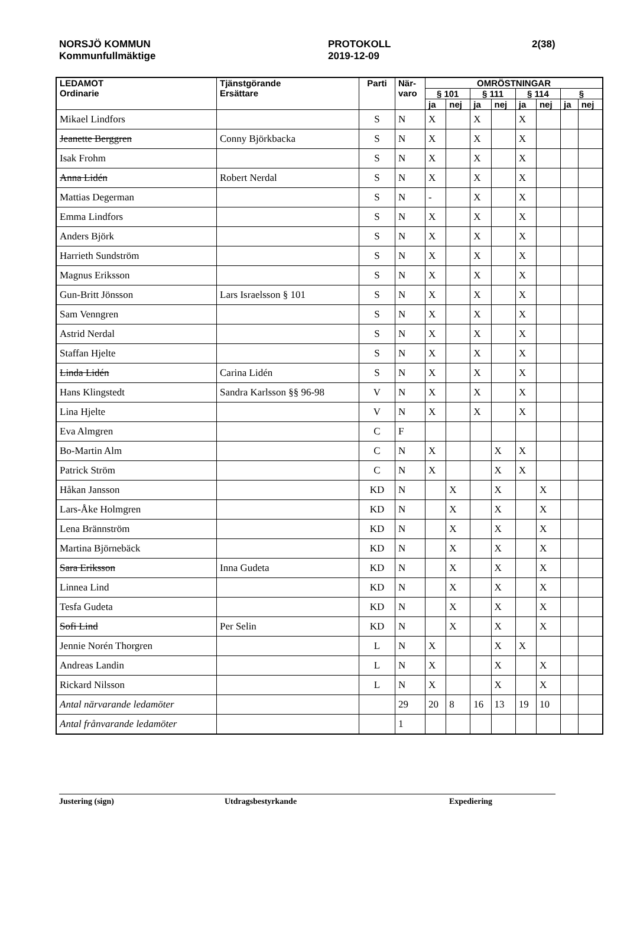NORSJÖ KOMMUN
Kommunfullmäktige
PROTOKOLL
2019-12-09
2(38)
| LEDAMOT Ordinarie | Tjänstgörande Ersättare | Parti | När- varo | OMRÖSTNINGAR | | | | | | | |
| --- | --- | --- | --- | --- | --- | --- | --- | --- | --- | --- | --- |
| | | | | § 101 | | § 111 | | § 114 | | § | |
| | | | | ja | nej | ja | nej | ja | nej | ja | nej |
| Mikael Lindfors | | S | N | X | | X | | X | | | |
| Jeanette Berggren | Conny Björkbacka | S | N | X | | X | | X | | | |
| Isak Frohm | | S | N | X | | X | | X | | | |
| Anna Lidén | Robert Nerdal | S | N | X | | X | | X | | | |
| Mattias Degerman | | S | N | - | | X | | X | | | |
| Emma Lindfors | | S | N | X | | X | | X | | | |
| Anders Björk | | S | N | X | | X | | X | | | |
| Harrieth Sundström | | S | N | X | | X | | X | | | |
| Magnus Eriksson | | S | N | X | | X | | X | | | |
| Gun-Britt Jönsson | Lars Israelsson § 101 | S | N | X | | X | | X | | | |
| Sam Venngren | | S | N | X | | X | | X | | | |
| Astrid Nerdal | | S | N | X | | X | | X | | | |
| Staffan Hjelte | | S | N | X | | X | | X | | | |
| Linda Lidén | Carina Lidén | S | N | X | | X | | X | | | |
| Hans Klingstedt | Sandra Karlsson §§ 96-98 | V | N | X | | X | | X | | | |
| Lina Hjelte | | V | N | X | | X | | X | | | |
| Eva Almgren | | C | F | | | | | | | | |
| Bo-Martin Alm | | C | N | X | | | X | X | | | |
| Patrick Ström | | C | N | X | | | X | X | | | |
| Håkan Jansson | | KD | N | | X | | X | | X | | |
| Lars-Åke Holmgren | | KD | N | | X | | X | | X | | |
| Lena Brännström | | KD | N | | X | | X | | X | | |
| Martina Björnebäck | | KD | N | | X | | X | | X | | |
| Sara Eriksson | Inna Gudeta | KD | N | | X | | X | | X | | |
| Linnea Lind | | KD | N | | X | | X | | X | | |
| Tesfa Gudeta | | KD | N | | X | | X | | X | | |
| Sofi Lind | Per Selin | KD | N | | X | | X | | X | | |
| Jennie Norén Thorgren | | L | N | X | | | X | X | | | |
| Andreas Landin | | L | N | X | | | X | | X | | |
| Rickard Nilsson | | L | N | X | | | X | | X | | |
| Antal närvarande ledamöter | | | 29 | 20 | 8 | 16 | 13 | 19 | 10 | | |
| Antal frånvarande ledamöter | | | 1 | | | | | | | | |
Justering (sign) Utdragsbestyrkande Expediering